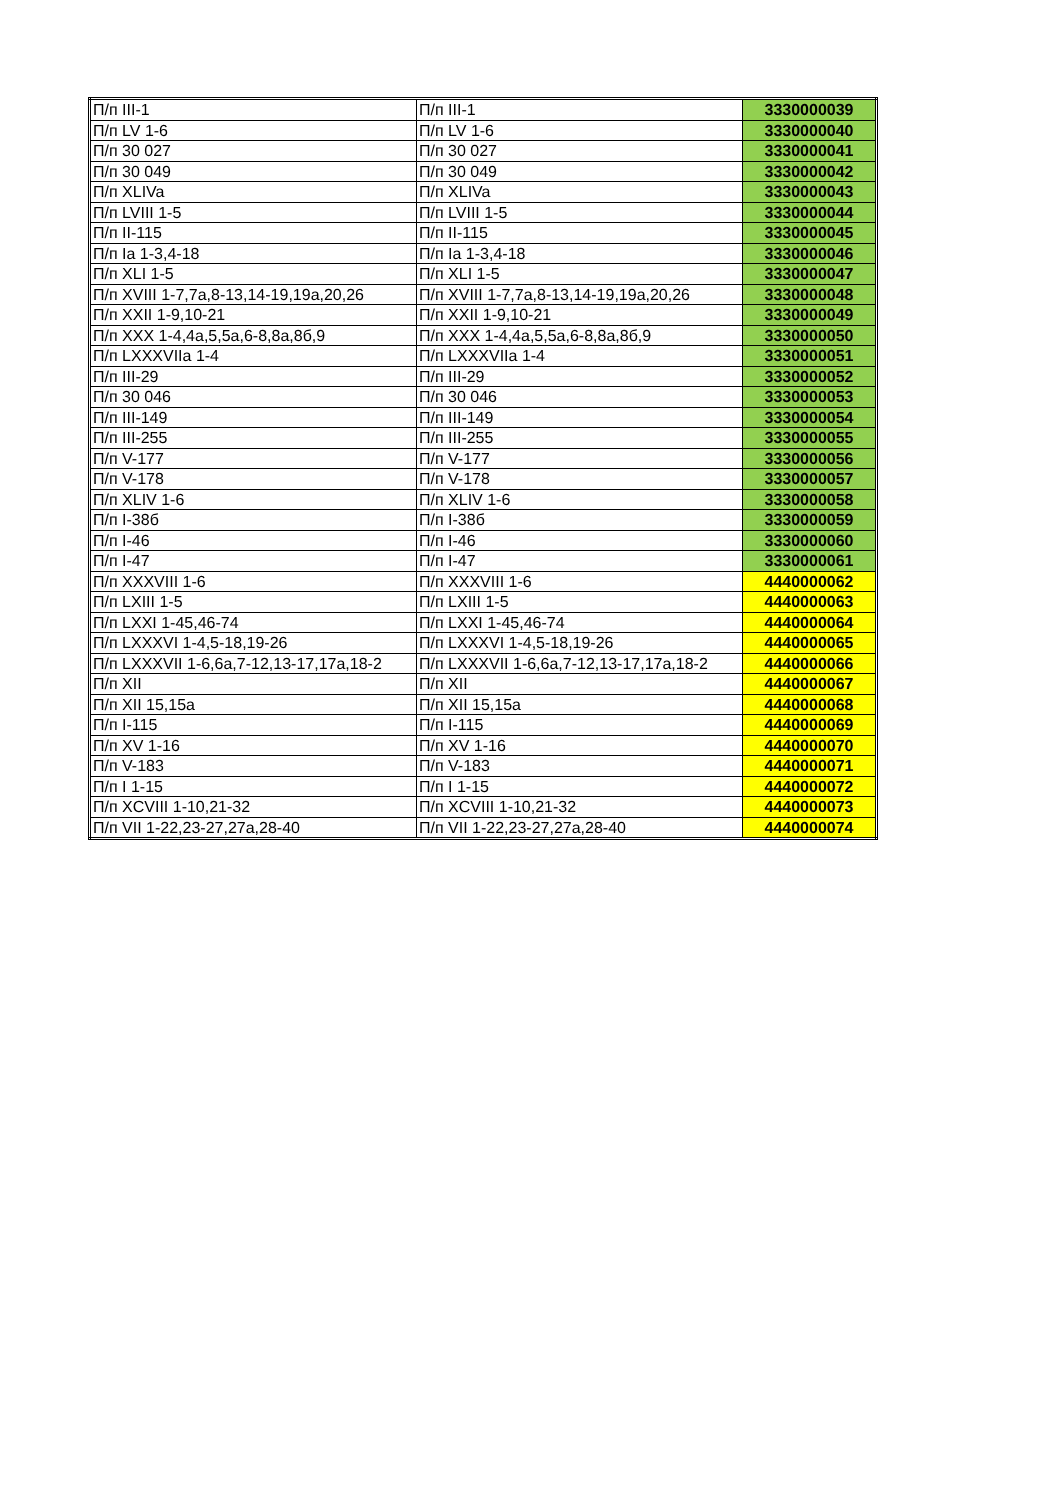| П/п III-1 | П/п III-1 | 3330000039 |
| П/п LV 1-6 | П/п LV 1-6 | 3330000040 |
| П/п 30 027 | П/п 30 027 | 3330000041 |
| П/п 30 049 | П/п 30 049 | 3330000042 |
| П/п XLIVa | П/п XLIVa | 3330000043 |
| П/п LVIII 1-5 | П/п LVIII 1-5 | 3330000044 |
| П/п II-115 | П/п II-115 | 3330000045 |
| П/п Ia 1-3,4-18 | П/п Ia 1-3,4-18 | 3330000046 |
| П/п XLI 1-5 | П/п XLI 1-5 | 3330000047 |
| П/п XVIII 1-7,7а,8-13,14-19,19а,20,26 | П/п XVIII 1-7,7а,8-13,14-19,19а,20,26 | 3330000048 |
| П/п XXII 1-9,10-21 | П/п XXII 1-9,10-21 | 3330000049 |
| П/п XXX 1-4,4а,5,5а,6-8,8а,8б,9 | П/п XXX 1-4,4а,5,5а,6-8,8а,8б,9 | 3330000050 |
| П/п LXXXVIIa 1-4 | П/п LXXXVIIa 1-4 | 3330000051 |
| П/п III-29 | П/п III-29 | 3330000052 |
| П/п 30 046 | П/п 30 046 | 3330000053 |
| П/п III-149 | П/п III-149 | 3330000054 |
| П/п III-255 | П/п III-255 | 3330000055 |
| П/п V-177 | П/п V-177 | 3330000056 |
| П/п V-178 | П/п V-178 | 3330000057 |
| П/п XLIV 1-6 | П/п XLIV 1-6 | 3330000058 |
| П/п I-38б | П/п I-38б | 3330000059 |
| П/п I-46 | П/п I-46 | 3330000060 |
| П/п I-47 | П/п I-47 | 3330000061 |
| П/п XXXVIII 1-6 | П/п XXXVIII 1-6 | 4440000062 |
| П/п LXIII 1-5 | П/п LXIII 1-5 | 4440000063 |
| П/п LXXI 1-45,46-74 | П/п LXXI 1-45,46-74 | 4440000064 |
| П/п LXXXVI 1-4,5-18,19-26 | П/п LXXXVI 1-4,5-18,19-26 | 4440000065 |
| П/п LXXXVII 1-6,6а,7-12,13-17,17а,18-2 | П/п LXXXVII 1-6,6а,7-12,13-17,17а,18-2 | 4440000066 |
| П/п XII | П/п XII | 4440000067 |
| П/п XII 15,15а | П/п XII 15,15а | 4440000068 |
| П/п I-115 | П/п I-115 | 4440000069 |
| П/п XV 1-16 | П/п XV 1-16 | 4440000070 |
| П/п V-183 | П/п V-183 | 4440000071 |
| П/п I 1-15 | П/п I 1-15 | 4440000072 |
| П/п XCVIII 1-10,21-32 | П/п XCVIII 1-10,21-32 | 4440000073 |
| П/п VII 1-22,23-27,27а,28-40 | П/п VII 1-22,23-27,27а,28-40 | 4440000074 |